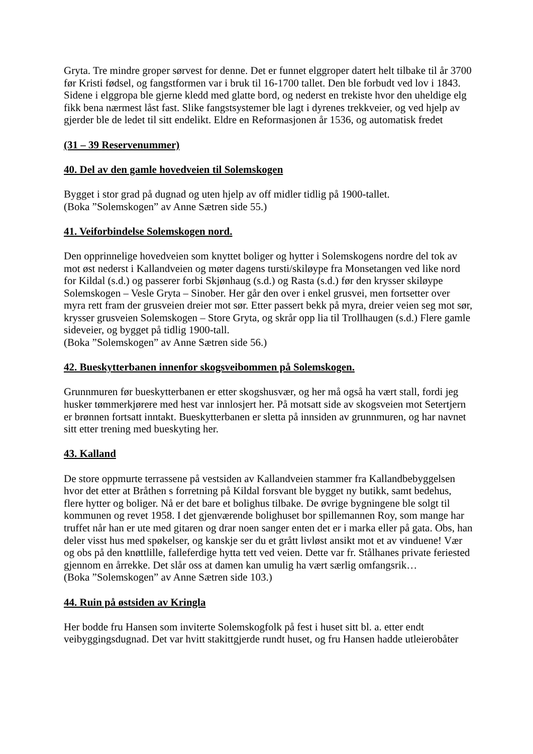Gryta. Tre mindre groper sørvest for denne. Det er funnet elggroper datert helt tilbake til år 3700 før Kristi fødsel, og fangstformen var i bruk til 16-1700 tallet. Den ble forbudt ved lov i 1843. Sidene i elggropa ble gjerne kledd med glatte bord, og nederst en trekiste hvor den uheldige elg fikk bena nærmest låst fast. Slike fangstsystemer ble lagt i dyrenes trekkveier, og ved hjelp av gjerder ble de ledet til sitt endelikt. Eldre en Reformasjonen år 1536, og automatisk fredet
(31 – 39 Reservenummer)
40. Del av den gamle hovedveien til Solemskogen
Bygget i stor grad på dugnad og uten hjelp av off midler tidlig på 1900-tallet.
(Boka ”Solemskogen” av Anne Sætren side 55.)
41. Veiforbindelse Solemskogen nord.
Den opprinnelige hovedveien som knyttet boliger og hytter i Solemskogens nordre del tok av mot øst nederst i Kallandveien og møter dagens tursti/skiløype fra Monsetangen ved like nord for Kildal (s.d.) og passerer forbi Skjønhaug (s.d.) og Rasta (s.d.) før den krysser skiløype Solemskogen – Vesle Gryta – Sinober. Her går den over i enkel grusvei, men fortsetter over myra rett fram der grusveien dreier mot sør. Etter passert bekk på myra, dreier veien seg mot sør, krysser grusveien Solemskogen – Store Gryta, og skrår opp lia til Trollhaugen (s.d.) Flere gamle sideveier, og bygget på tidlig 1900-tall.
(Boka ”Solemskogen” av Anne Sætren side 56.)
42. Bueskytterbanen innenfor skogsveibommen på Solemskogen.
Grunnmuren før bueskytterbanen er etter skogshusvær, og her må også ha vært stall, fordi jeg husker tømmerkjørere med hest var innlosjert her. På motsatt side av skogsveien mot Setertjern er brønnen fortsatt inntakt. Bueskytterbanen er sletta på innsiden av grunnmuren, og har navnet sitt etter trening med bueskyting her.
43. Kalland
De store oppmurte terrassene på vestsiden av Kallandveien stammer fra Kallandbebyggelsen hvor det etter at Bråthen s forretning på Kildal forsvant ble bygget ny butikk, samt bedehus, flere hytter og boliger. Nå er det bare et bolighus tilbake. De øvrige bygningene ble solgt til kommunen og revet 1958. I det gjenværende bolighuset bor spillemannen Roy, som mange har truffet når han er ute med gitaren og drar noen sanger enten det er i marka eller på gata. Obs, han deler visst hus med spøkelser, og kanskje ser du et grått livløst ansikt mot et av vinduene! Vær og obs på den knøttlille, falleferdige hytta tett ved veien. Dette var fr. Stålhanes private feriested gjennom en årrekke. Det slår oss at damen kan umulig ha vært særlig omfangsrik…
(Boka ”Solemskogen” av Anne Sætren side 103.)
44. Ruin på østsiden av Kringla
Her bodde fru Hansen som inviterte Solemskogfolk på fest i huset sitt bl. a. etter endt veibyggingsdugnad. Det var hvitt stakittgjerde rundt huset, og fru Hansen hadde utleierobåter